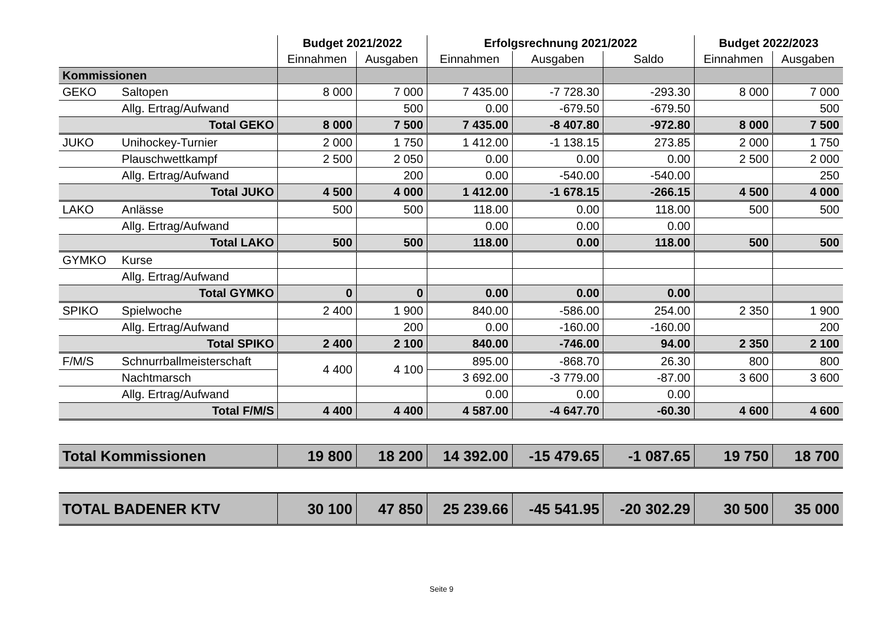| | | Budget 2021/2022 | | Erfolgsrechnung 2021/2022 | | | Budget 2022/2023 | |
| --- | --- | --- | --- | --- | --- | --- | --- | --- |
| | | Einnahmen | Ausgaben | Einnahmen | Ausgaben | Saldo | Einnahmen | Ausgaben |
| Kommissionen | | | | | | | | |
| GEKO | Saltopen | 8 000 | 7 000 | 7 435.00 | -7 728.30 | -293.30 | 8 000 | 7 000 |
| | Allg. Ertrag/Aufwand | | 500 | 0.00 | -679.50 | -679.50 | | 500 |
| | Total GEKO | 8 000 | 7 500 | 7 435.00 | -8 407.80 | -972.80 | 8 000 | 7 500 |
| JUKO | Unihockey-Turnier | 2 000 | 1 750 | 1 412.00 | -1 138.15 | 273.85 | 2 000 | 1 750 |
| | Plauschwettkampf | 2 500 | 2 050 | 0.00 | 0.00 | 0.00 | 2 500 | 2 000 |
| | Allg. Ertrag/Aufwand | | 200 | 0.00 | -540.00 | -540.00 | | 250 |
| | Total JUKO | 4 500 | 4 000 | 1 412.00 | -1 678.15 | -266.15 | 4 500 | 4 000 |
| LAKO | Anlässe | 500 | 500 | 118.00 | 0.00 | 118.00 | 500 | 500 |
| | Allg. Ertrag/Aufwand | | | 0.00 | 0.00 | 0.00 | | |
| | Total LAKO | 500 | 500 | 118.00 | 0.00 | 118.00 | 500 | 500 |
| GYMKO | Kurse | | | | | | | |
| | Allg. Ertrag/Aufwand | | | | | | | |
| | Total GYMKO | 0 | 0 | 0.00 | 0.00 | 0.00 | | |
| SPIKO | Spielwoche | 2 400 | 1 900 | 840.00 | -586.00 | 254.00 | 2 350 | 1 900 |
| | Allg. Ertrag/Aufwand | | 200 | 0.00 | -160.00 | -160.00 | | 200 |
| | Total SPIKO | 2 400 | 2 100 | 840.00 | -746.00 | 94.00 | 2 350 | 2 100 |
| F/M/S | Schnurrballmeisterschaft | 4 400 | 4 100 | 895.00 | -868.70 | 26.30 | 800 | 800 |
| | Nachtmarsch | | | 3 692.00 | -3 779.00 | -87.00 | 3 600 | 3 600 |
| | Allg. Ertrag/Aufwand | | | 0.00 | 0.00 | 0.00 | | |
| | Total F/M/S | 4 400 | 4 400 | 4 587.00 | -4 647.70 | -60.30 | 4 600 | 4 600 |
| Total Kommissionen | | 19 800 | 18 200 | 14 392.00 | -15 479.65 | -1 087.65 | 19 750 | 18 700 |
| TOTAL BADENER KTV | | 30 100 | 47 850 | 25 239.66 | -45 541.95 | -20 302.29 | 30 500 | 35 000 |
Seite 9